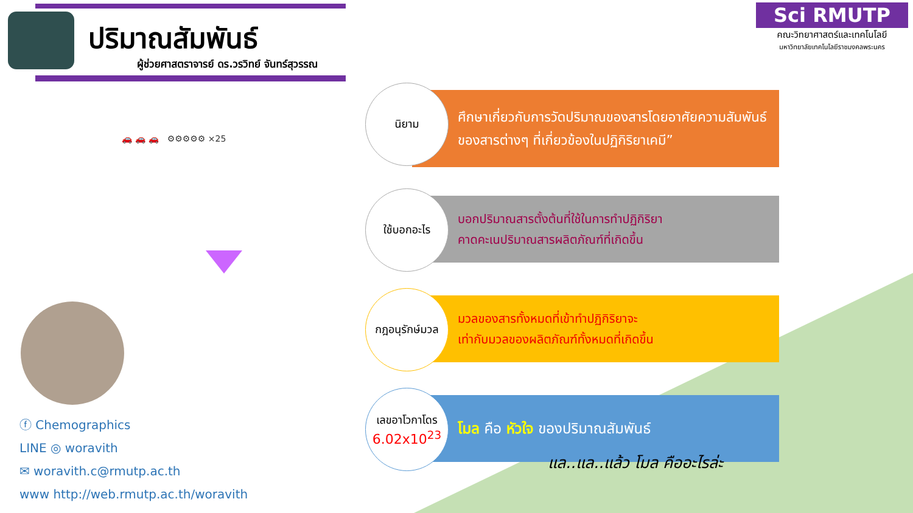ปริมาณสัมพันธ์
ผู้ช่วยศาสตราจารย์ ดร.วรวิทย์ จันทร์สุวรรณ
Sci RMUTP
คณะวิทยาศาสตร์และเทคโนโลยี
มหาวิทยาลัยเทคโนโลยีราชมงคลพระนคร
🚗 🚗 🚗 ⚙⚙⚙⚙⚙ ×25
นิยาม
ศึกษาเกี่ยวกับการวัดปริมาณของสารโดยอาศัยความสัมพันธ์ของสารต่างๆ ที่เกี่ยวข้องในปฏิกิริยาเคมี”
ใช้บอกอะไร
บอกปริมาณสารตั้งต้นที่ใช้ในการทำปฏิกิริยา
คาดคะเนปริมาณสารผลิตภัณฑ์ที่เกิดขึ้น
กฎอนุรักษ์มวล
มวลของสารทั้งหมดที่เข้าทำปฏิกิริยาจะ
เท่ากับมวลของผลิตภัณฑ์ทั้งหมดที่เกิดขึ้น
เลขอาโวกาโดร
6.02x10<sup>23</sup>
โมล คือ หัวใจ ของปริมาณสัมพันธ์
แล..แล..แล้ว โมล คืออะไรล่ะ
ⓕ Chemographics
LINE ◎ woravith
✉ woravith.c@rmutp.ac.th
www http://web.rmutp.ac.th/woravith